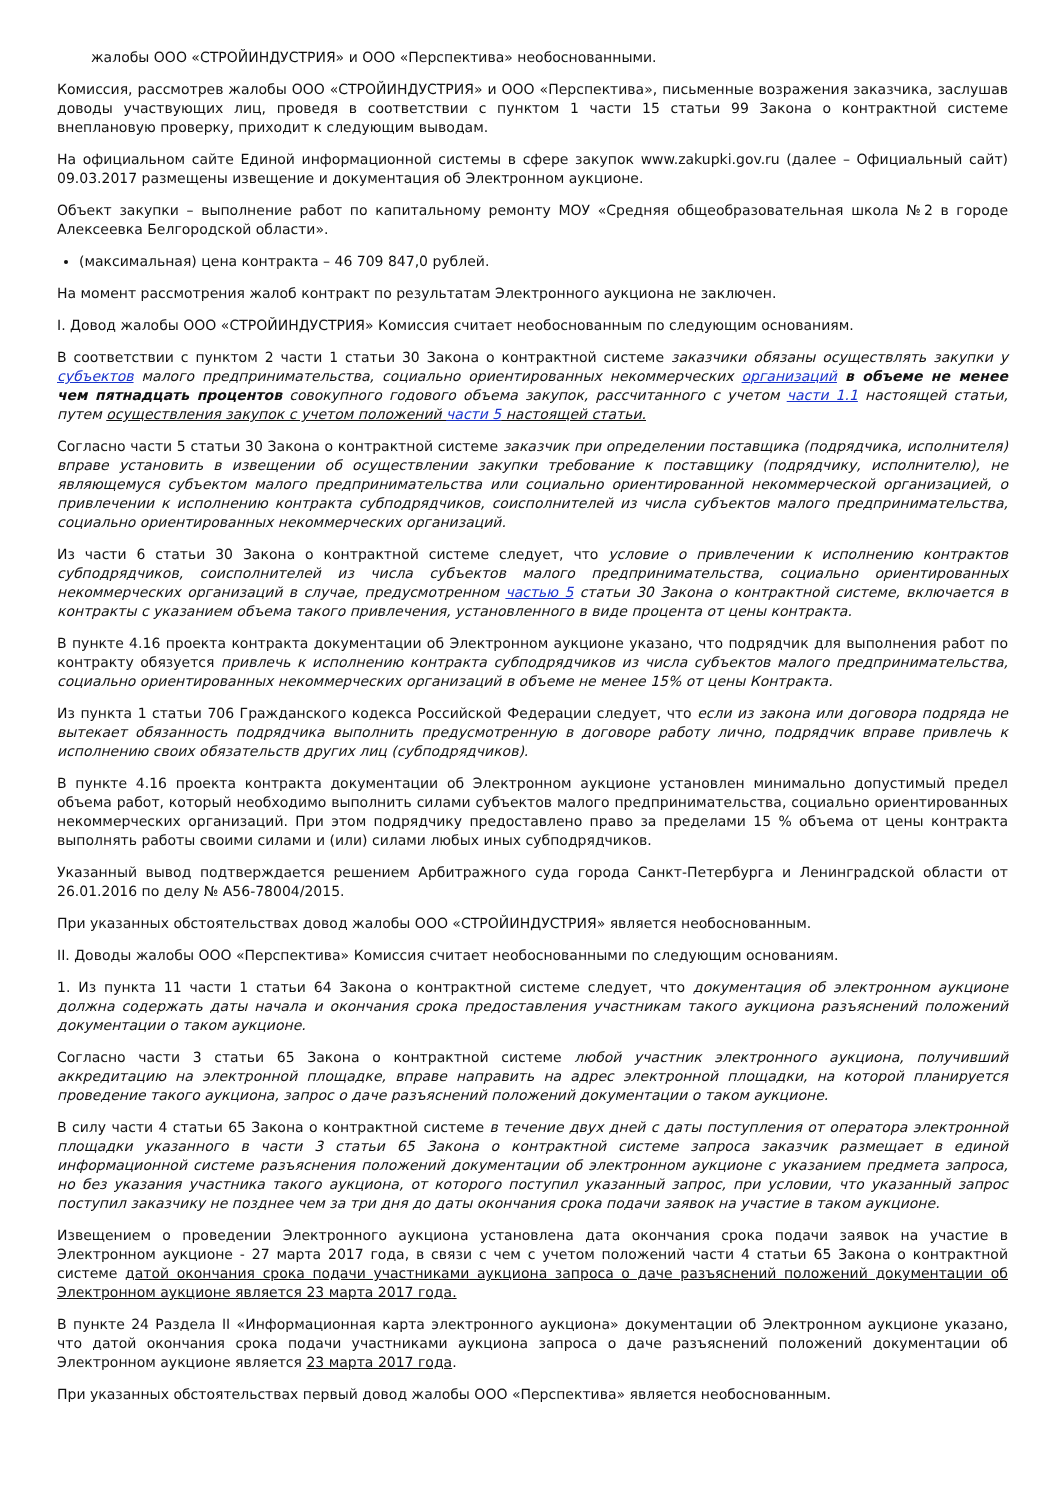жалобы ООО «СТРОЙИНДУСТРИЯ» и ООО «Перспектива» необоснованными.
Комиссия, рассмотрев жалобы ООО «СТРОЙИНДУСТРИЯ» и ООО «Перспектива», письменные возражения заказчика, заслушав доводы участвующих лиц, проведя в соответствии с пунктом 1 части 15 статьи 99 Закона о контрактной системе внеплановую проверку, приходит к следующим выводам.
На официальном сайте Единой информационной системы в сфере закупок www.zakupki.gov.ru (далее – Официальный сайт) 09.03.2017 размещены извещение и документация об Электронном аукционе.
Объект закупки – выполнение работ по капитальному ремонту МОУ «Средняя общеобразовательная школа №2 в городе Алексеевка Белгородской области».
(максимальная) цена контракта – 46 709 847,0 рублей.
На момент рассмотрения жалоб контракт по результатам Электронного аукциона не заключен.
I. Довод жалобы ООО «СТРОЙИНДУСТРИЯ» Комиссия считает необоснованным по следующим основаниям.
В соответствии с пунктом 2 части 1 статьи 30 Закона о контрактной системе заказчики обязаны осуществлять закупки у субъектов малого предпринимательства, социально ориентированных некоммерческих организаций в объеме не менее чем пятнадцать процентов совокупного годового объема закупок, рассчитанного с учетом части 1.1 настоящей статьи, путем осуществления закупок с учетом положений части 5 настоящей статьи.
Согласно части 5 статьи 30 Закона о контрактной системе заказчик при определении поставщика (подрядчика, исполнителя) вправе установить в извещении об осуществлении закупки требование к поставщику (подрядчику, исполнителю), не являющемуся субъектом малого предпринимательства или социально ориентированной некоммерческой организацией, о привлечении к исполнению контракта субподрядчиков, соисполнителей из числа субъектов малого предпринимательства, социально ориентированных некоммерческих организаций.
Из части 6 статьи 30 Закона о контрактной системе следует, что условие о привлечении к исполнению контрактов субподрядчиков, соисполнителей из числа субъектов малого предпринимательства, социально ориентированных некоммерческих организаций в случае, предусмотренном частью 5 статьи 30 Закона о контрактной системе, включается в контракты с указанием объема такого привлечения, установленного в виде процента от цены контракта.
В пункте 4.16 проекта контракта документации об Электронном аукционе указано, что подрядчик для выполнения работ по контракту обязуется привлечь к исполнению контракта субподрядчиков из числа субъектов малого предпринимательства, социально ориентированных некоммерческих организаций в объеме не менее 15% от цены Контракта.
Из пункта 1 статьи 706 Гражданского кодекса Российской Федерации следует, что если из закона или договора подряда не вытекает обязанность подрядчика выполнить предусмотренную в договоре работу лично, подрядчик вправе привлечь к исполнению своих обязательств других лиц (субподрядчиков).
В пункте 4.16 проекта контракта документации об Электронном аукционе установлен минимально допустимый предел объема работ, который необходимо выполнить силами субъектов малого предпринимательства, социально ориентированных некоммерческих организаций. При этом подрядчику предоставлено право за пределами 15 % объема от цены контракта выполнять работы своими силами и (или) силами любых иных субподрядчиков.
Указанный вывод подтверждается решением Арбитражного суда города Санкт-Петербурга и Ленинградской области от 26.01.2016 по делу № А56-78004/2015.
При указанных обстоятельствах довод жалобы ООО «СТРОЙИНДУСТРИЯ» является необоснованным.
II. Доводы жалобы ООО «Перспектива» Комиссия считает необоснованными по следующим основаниям.
1. Из пункта 11 части 1 статьи 64 Закона о контрактной системе следует, что документация об электронном аукционе должна содержать даты начала и окончания срока предоставления участникам такого аукциона разъяснений положений документации о таком аукционе.
Согласно части 3 статьи 65 Закона о контрактной системе любой участник электронного аукциона, получивший аккредитацию на электронной площадке, вправе направить на адрес электронной площадки, на которой планируется проведение такого аукциона, запрос о даче разъяснений положений документации о таком аукционе.
В силу части 4 статьи 65 Закона о контрактной системе в течение двух дней с даты поступления от оператора электронной площадки указанного в части 3 статьи 65 Закона о контрактной системе запроса заказчик размещает в единой информационной системе разъяснения положений документации об электронном аукционе с указанием предмета запроса, но без указания участника такого аукциона, от которого поступил указанный запрос, при условии, что указанный запрос поступил заказчику не позднее чем за три дня до даты окончания срока подачи заявок на участие в таком аукционе.
Извещением о проведении Электронного аукциона установлена дата окончания срока подачи заявок на участие в Электронном аукционе - 27 марта 2017 года, в связи с чем с учетом положений части 4 статьи 65 Закона о контрактной системе датой окончания срока подачи участниками аукциона запроса о даче разъяснений положений документации об Электронном аукционе является 23 марта 2017 года.
В пункте 24 Раздела II «Информационная карта электронного аукциона» документации об Электронном аукционе указано, что датой окончания срока подачи участниками аукциона запроса о даче разъяснений положений документации об Электронном аукционе является 23 марта 2017 года.
При указанных обстоятельствах первый довод жалобы ООО «Перспектива» является необоснованным.